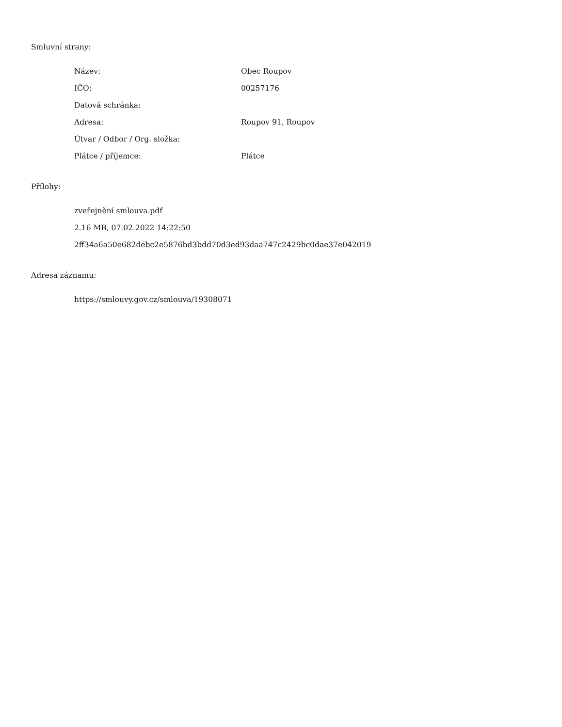Smluvní strany:
| Název: | Obec Roupov |
| IČO: | 00257176 |
| Datová schránka: | |
| Adresa: | Roupov 91, Roupov |
| Útvar / Odbor / Org. složka: | |
| Plátce / příjemce: | Plátce |
Přílohy:
zveřejnění smlouva.pdf
2.16 MB, 07.02.2022 14:22:50
2ff34a6a50e682debc2e5876bd3bdd70d3ed93daa747c2429bc0dae37e042019
Adresa záznamu:
https://smlouvy.gov.cz/smlouva/19308071